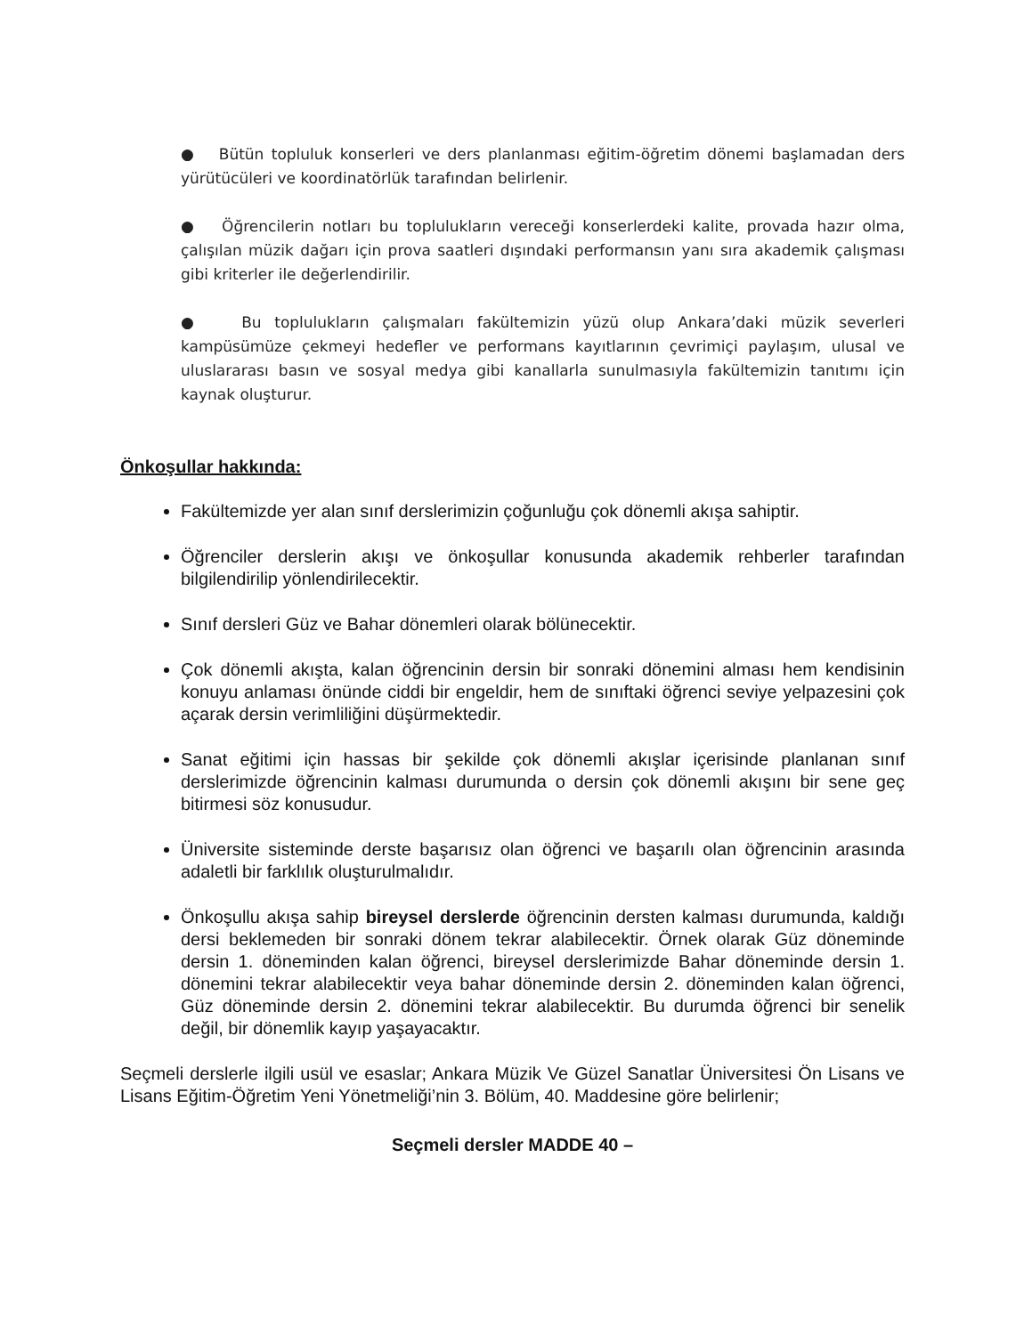● Bütün topluluk konserleri ve ders planlanması eğitim-öğretim dönemi başlamadan ders yürütücüleri ve koordinatörlük tarafından belirlenir.
● Öğrencilerin notları bu toplulukların vereceği konserlerdeki kalite, provada hazır olma, çalışılan müzik dağarı için prova saatleri dışındaki performansın yanı sıra akademik çalışması gibi kriterler ile değerlendirilir.
● Bu toplulukların çalışmaları fakültemizin yüzü olup Ankara’daki müzik severleri kampüsümüze çekmeyi hedefler ve performans kayıtlarının çevrimiçi paylaşım, ulusal ve uluslararası basın ve sosyal medya gibi kanallarla sunulmasıyla fakültemizin tanıtımı için kaynak oluşturur.
Önkoşullar hakkında:
Fakültemizde yer alan sınıf derslerimizin çoğunluğu çok dönemli akışa sahiptir.
Öğrenciler derslerin akışı ve önkoşullar konusunda akademik rehberler tarafından bilgilendirilip yönlendirilecektir.
Sınıf dersleri Güz ve Bahar dönemleri olarak bölünecektir.
Çok dönemli akışta, kalan öğrencinin dersin bir sonraki dönemini alması hem kendisinin konuyu anlaması önünde ciddi bir engeldir, hem de sınıftaki öğrenci seviye yelpazesini çok açarak dersin verimliliğini düşürmektedir.
Sanat eğitimi için hassas bir şekilde çok dönemli akışlar içerisinde planlanan sınıf derslerimizde öğrencinin kalması durumunda o dersin çok dönemli akışını bir sene geç bitirmesi söz konusudur.
Üniversite sisteminde derste başarısız olan öğrenci ve başarılı olan öğrencinin arasında adaletli bir farklılık oluşturulmalıdır.
Önkoşullu akışa sahip bireysel derslerde öğrencinin dersten kalması durumunda, kaldığı dersi beklemeden bir sonraki dönem tekrar alabilecektir. Örnek olarak Güz döneminde dersin 1. döneminden kalan öğrenci, bireysel derslerimizde Bahar döneminde dersin 1. dönemini tekrar alabilecektir veya bahar döneminde dersin 2. döneminden kalan öğrenci, Güz döneminde dersin 2. dönemini tekrar alabilecektir. Bu durumda öğrenci bir senelik değil, bir dönemlik kayıp yaşayacaktır.
Seçmeli derslerle ilgili usül ve esaslar; Ankara Müzik Ve Güzel Sanatlar Üniversitesi Ön Lisans ve Lisans Eğitim-Öğretim Yeni Yönetmeliği’nin 3. Bölüm, 40. Maddesine göre belirlenir;
Seçmeli dersler MADDE 40 –